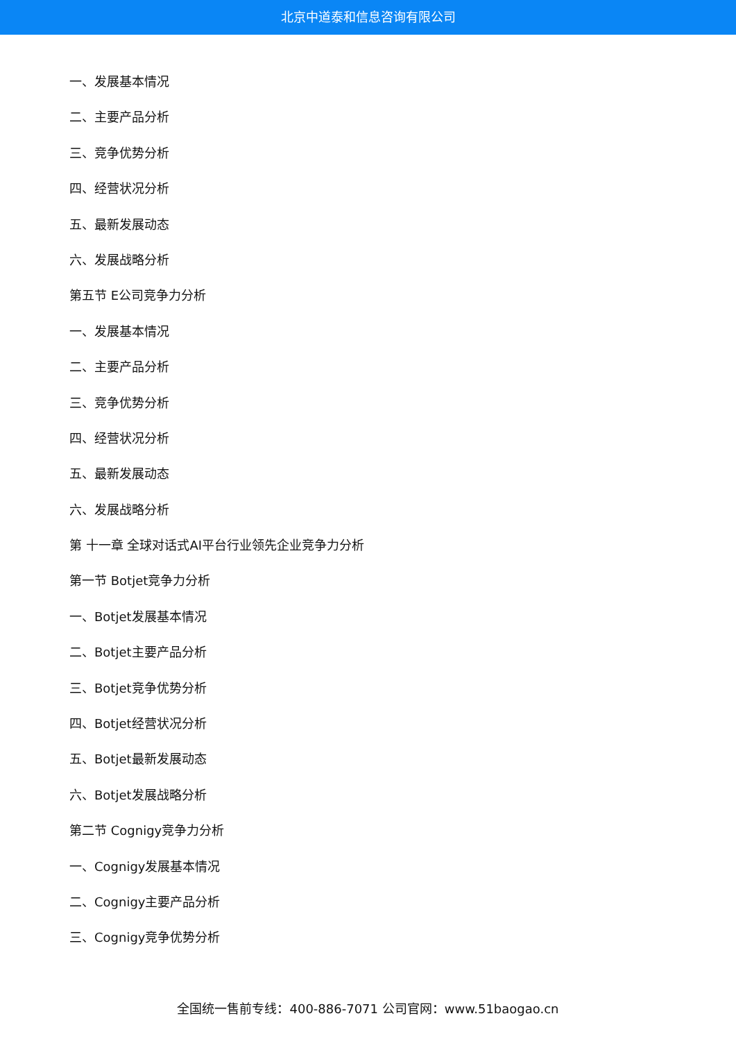北京中道泰和信息咨询有限公司
一、发展基本情况
二、主要产品分析
三、竞争优势分析
四、经营状况分析
五、最新发展动态
六、发展战略分析
第五节 E公司竞争力分析
一、发展基本情况
二、主要产品分析
三、竞争优势分析
四、经营状况分析
五、最新发展动态
六、发展战略分析
第 十一章 全球对话式AI平台行业领先企业竞争力分析
第一节 Botjet竞争力分析
一、Botjet发展基本情况
二、Botjet主要产品分析
三、Botjet竞争优势分析
四、Botjet经营状况分析
五、Botjet最新发展动态
六、Botjet发展战略分析
第二节 Cognigy竞争力分析
一、Cognigy发展基本情况
二、Cognigy主要产品分析
三、Cognigy竞争优势分析
全国统一售前专线：400-886-7071 公司官网：www.51baogao.cn